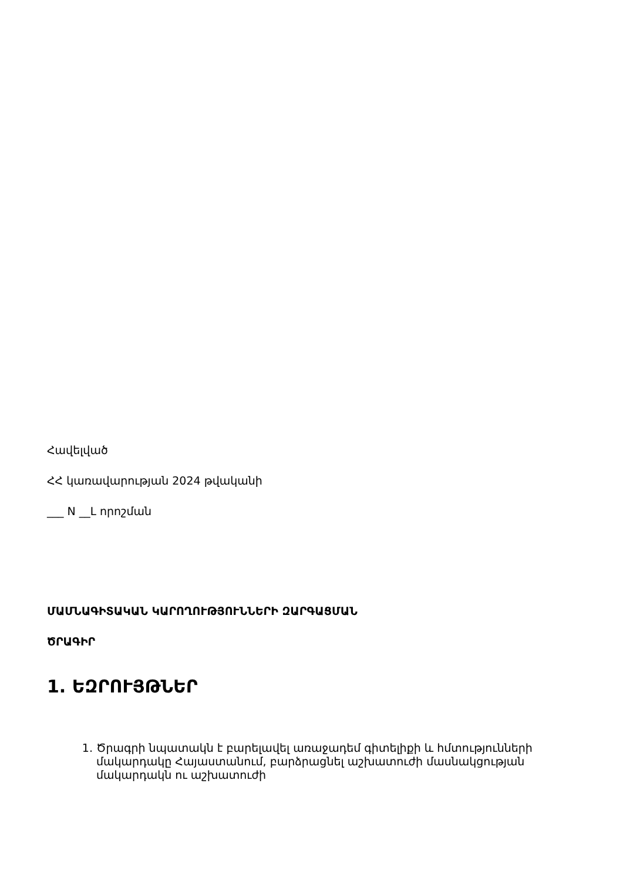Հավելված
ՀՀ կառավարության 2024 թվականի
___ N __Լ որոշման
ՄԱՄՆԱԳԻՏԱԿԱՆ ԿԱՐՈՂՈՒԹՅՈՒՆՆԵՐԻ ԶԱՐԳԱՑՄԱՆ
ԾՐԱԳԻՐ
1. ԵԶՐՈՒՅԹՆԵՐ
1. Ծրագրի նպատակն է բարելավել առաջադեմ գիտելիքի և հմտությունների մակարդակը Հայաստանում, բարձրացնել աշխատուժի մասնակցության մակարդակն ու աշխատուժի